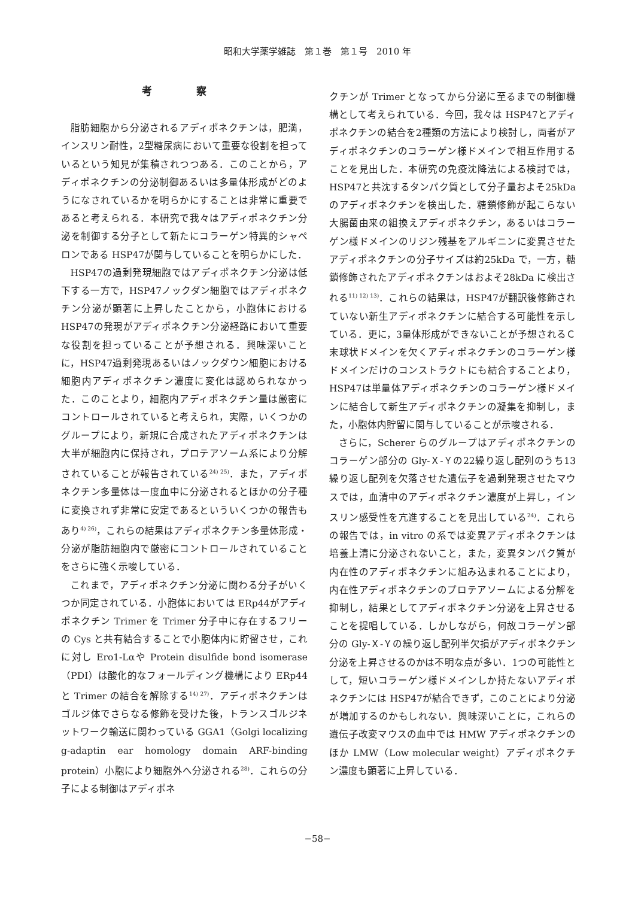昭和大学薬学雑誌　第１巻　第１号　2010 年
考 察
脂肪細胞から分泌されるアディポネクチンは，肥満，インスリン耐性，2型糖尿病において重要な役割を担っているという知見が集積されつつある．このことから，アディポネクチンの分泌制御あるいは多量体形成がどのようになされているかを明らかにすることは非常に重要であると考えられる．本研究で我々はアディポネクチン分泌を制御する分子として新たにコラーゲン特異的シャペロンである HSP47が関与していることを明らかにした．
HSP47の過剰発現細胞ではアディポネクチン分泌は低下する一方で，HSP47ノックダン細胞ではアディポネクチン分泌が顕著に上昇したことから，小胞体における HSP47の発現がアディポネクチン分泌経路において重要な役割を担っていることが予想される．興味深いことに，HSP47過剰発現あるいはノックダウン細胞における細胞内アディポネクチン濃度に変化は認められなかった．このことより，細胞内アディポネクチン量は厳密にコントロールされていると考えられ，実際，いくつかのグループにより，新規に合成されたアディポネクチンは大半が細胞内に保持され，プロテアソーム系により分解されていることが報告されている<sup>24) 25)</sup>．また，アディポネクチン多量体は一度血中に分泌されるとほかの分子種に変換されず非常に安定であるといういくつかの報告もあり<sup>4) 26)</sup>，これらの結果はアディポネクチン多量体形成・分泌が脂肪細胞内で厳密にコントロールされていることをさらに強く示唆している．
これまで，アディポネクチン分泌に関わる分子がいくつか同定されている．小胞体においては ERp44がアディポネクチン Trimer を Trimer 分子中に存在するフリーの Cys と共有結合することで小胞体内に貯留させ，これに対し Ero1-Lαや Protein disulfide bond isomerase（PDI）は酸化的なフォールディング機構により ERp44と Trimer の結合を解除する<sup>14) 27)</sup>．アディポネクチンはゴルジ体でさらなる修飾を受けた後，トランスゴルジネットワーク輸送に関わっている GGA1（Golgi localizing g-adaptin ear homology domain ARF-binding protein）小胞により細胞外へ分泌される<sup>28)</sup>．これらの分子による制御はアディポネ
クチンが Trimer となってから分泌に至るまでの制御機構として考えられている．今回，我々は HSP47とアディポネクチンの結合を2種類の方法により検討し，両者がアディポネクチンのコラーゲン様ドメインで相互作用することを見出した．本研究の免疫沈降法による検討では，HSP47と共沈するタンパク質として分子量およそ25kDa のアディポネクチンを検出した．糖鎖修飾が起こらない大腸菌由来の組換えアディポネクチン，あるいはコラーゲン様ドメインのリジン残基をアルギニンに変異させたアディポネクチンの分子サイズは約25kDa で，一方，糖鎖修飾されたアディポネクチンはおよそ28kDa に検出される<sup>11) 12) 13)</sup>．これらの結果は，HSP47が翻訳後修飾されていない新生アディポネクチンに結合する可能性を示している．更に，3量体形成ができないことが予想されるＣ末球状ドメインを欠くアディポネクチンのコラーゲン様ドメインだけのコンストラクトにも結合することより，HSP47は単量体アディポネクチンのコラーゲン様ドメインに結合して新生アディポネクチンの凝集を抑制し，また，小胞体内貯留に関与していることが示唆される．
さらに，Scherer らのグループはアディポネクチンのコラーゲン部分の Gly-Ｘ-Ｙの22繰り返し配列のうち13繰り返し配列を欠落させた遺伝子を過剰発現させたマウスでは，血清中のアディポネクチン濃度が上昇し，インスリン感受性を亢進することを見出している<sup>24)</sup>．これらの報告では，in vitro の系では変異アディポネクチンは培養上清に分泌されないこと，また，変異タンパク質が内在性のアディポネクチンに組み込まれることにより，内在性アディポネクチンのプロテアソームによる分解を抑制し，結果としてアディポネクチン分泌を上昇させることを提唱している．しかしながら，何故コラーゲン部分の Gly-Ｘ-Ｙの繰り返し配列半欠損がアディポネクチン分泌を上昇させるのかは不明な点が多い．1つの可能性として，短いコラーゲン様ドメインしか持たないアディポネクチンには HSP47が結合できず，このことにより分泌が増加するのかもしれない．興味深いことに，これらの遺伝子改変マウスの血中では HMW アディポネクチンのほか LMW（Low molecular weight）アディポネクチン濃度も顕著に上昇している．
−58−